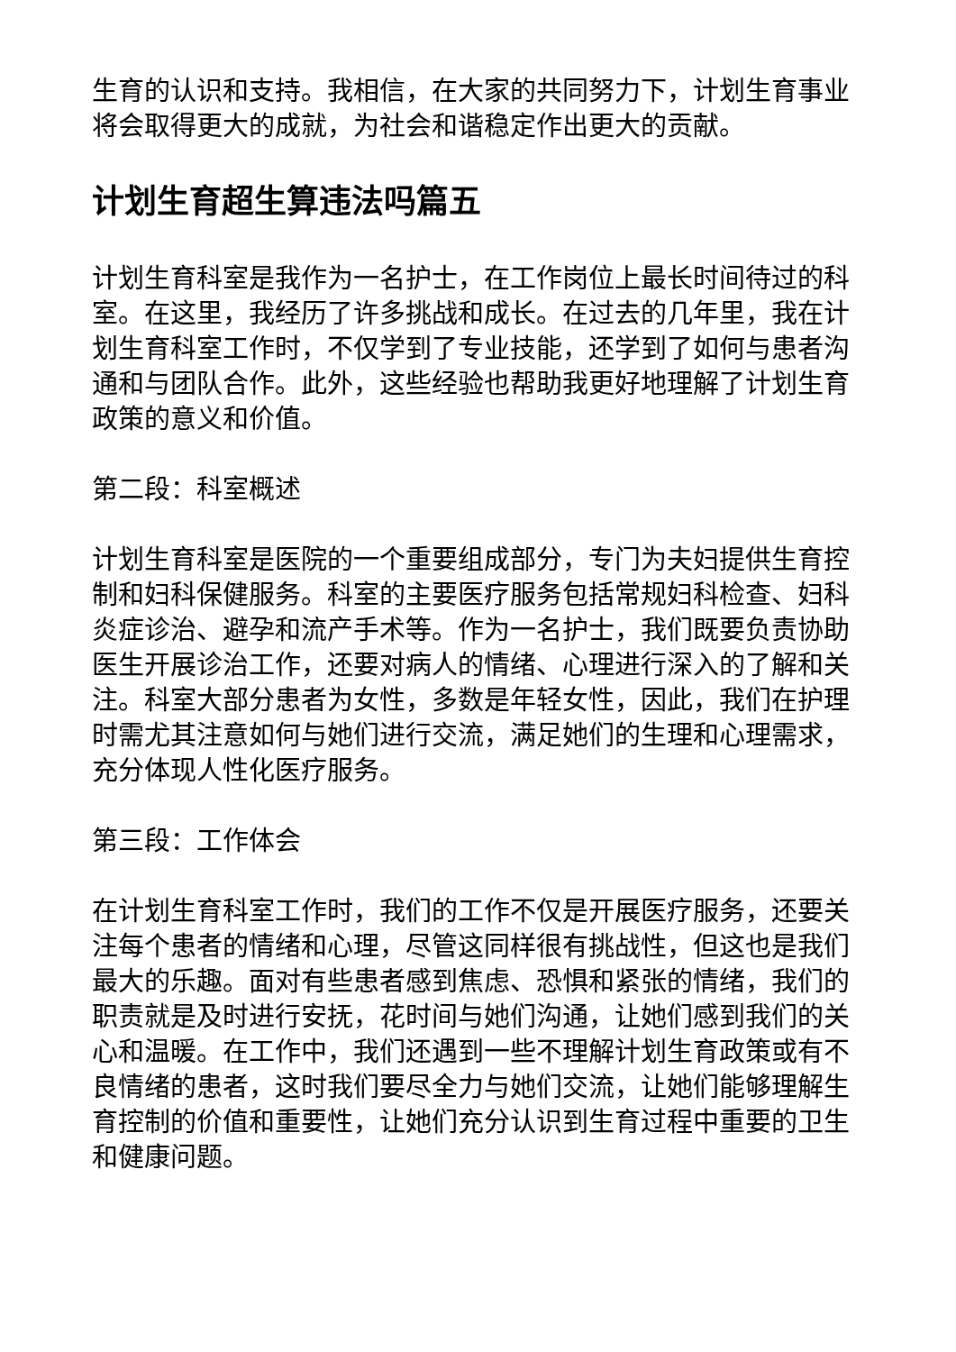生育的认识和支持。我相信，在大家的共同努力下，计划生育事业将会取得更大的成就，为社会和谐稳定作出更大的贡献。
计划生育超生算违法吗篇五
计划生育科室是我作为一名护士，在工作岗位上最长时间待过的科室。在这里，我经历了许多挑战和成长。在过去的几年里，我在计划生育科室工作时，不仅学到了专业技能，还学到了如何与患者沟通和与团队合作。此外，这些经验也帮助我更好地理解了计划生育政策的意义和价值。
第二段：科室概述
计划生育科室是医院的一个重要组成部分，专门为夫妇提供生育控制和妇科保健服务。科室的主要医疗服务包括常规妇科检查、妇科炎症诊治、避孕和流产手术等。作为一名护士，我们既要负责协助医生开展诊治工作，还要对病人的情绪、心理进行深入的了解和关注。科室大部分患者为女性，多数是年轻女性，因此，我们在护理时需尤其注意如何与她们进行交流，满足她们的生理和心理需求，充分体现人性化医疗服务。
第三段：工作体会
在计划生育科室工作时，我们的工作不仅是开展医疗服务，还要关注每个患者的情绪和心理，尽管这同样很有挑战性，但这也是我们最大的乐趣。面对有些患者感到焦虑、恐惧和紧张的情绪，我们的职责就是及时进行安抚，花时间与她们沟通，让她们感到我们的关心和温暖。在工作中，我们还遇到一些不理解计划生育政策或有不良情绪的患者，这时我们要尽全力与她们交流，让她们能够理解生育控制的价值和重要性，让她们充分认识到生育过程中重要的卫生和健康问题。